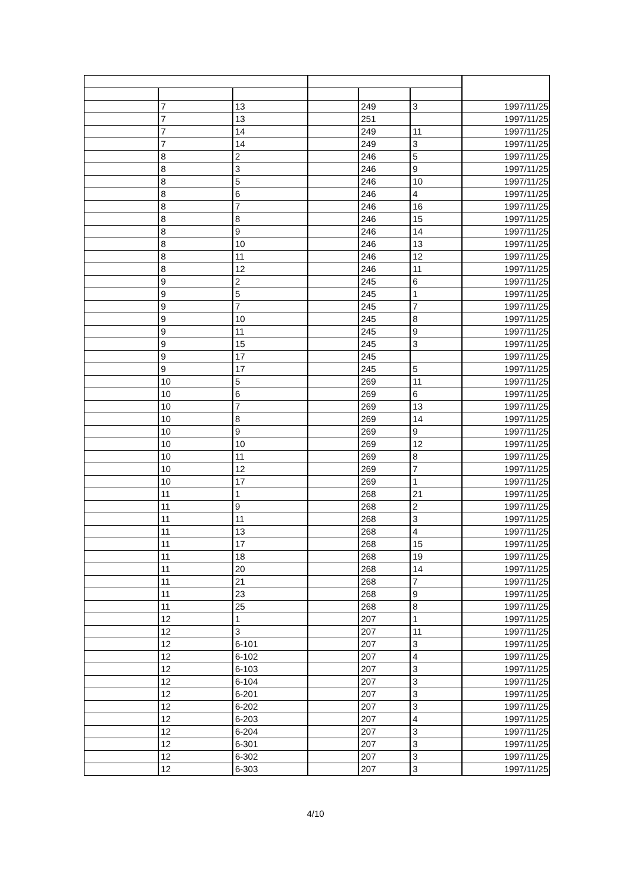| | 7 | 13 | | 249 | 3 | 1997/11/25 |
| | 7 | 13 | | 251 | | 1997/11/25 |
| | 7 | 14 | | 249 | 11 | 1997/11/25 |
| | 7 | 14 | | 249 | 3 | 1997/11/25 |
| | 8 | 2 | | 246 | 5 | 1997/11/25 |
| | 8 | 3 | | 246 | 9 | 1997/11/25 |
| | 8 | 5 | | 246 | 10 | 1997/11/25 |
| | 8 | 6 | | 246 | 4 | 1997/11/25 |
| | 8 | 7 | | 246 | 16 | 1997/11/25 |
| | 8 | 8 | | 246 | 15 | 1997/11/25 |
| | 8 | 9 | | 246 | 14 | 1997/11/25 |
| | 8 | 10 | | 246 | 13 | 1997/11/25 |
| | 8 | 11 | | 246 | 12 | 1997/11/25 |
| | 8 | 12 | | 246 | 11 | 1997/11/25 |
| | 9 | 2 | | 245 | 6 | 1997/11/25 |
| | 9 | 5 | | 245 | 1 | 1997/11/25 |
| | 9 | 7 | | 245 | 7 | 1997/11/25 |
| | 9 | 10 | | 245 | 8 | 1997/11/25 |
| | 9 | 11 | | 245 | 9 | 1997/11/25 |
| | 9 | 15 | | 245 | 3 | 1997/11/25 |
| | 9 | 17 | | 245 | | 1997/11/25 |
| | 9 | 17 | | 245 | 5 | 1997/11/25 |
| | 10 | 5 | | 269 | 11 | 1997/11/25 |
| | 10 | 6 | | 269 | 6 | 1997/11/25 |
| | 10 | 7 | | 269 | 13 | 1997/11/25 |
| | 10 | 8 | | 269 | 14 | 1997/11/25 |
| | 10 | 9 | | 269 | 9 | 1997/11/25 |
| | 10 | 10 | | 269 | 12 | 1997/11/25 |
| | 10 | 11 | | 269 | 8 | 1997/11/25 |
| | 10 | 12 | | 269 | 7 | 1997/11/25 |
| | 10 | 17 | | 269 | 1 | 1997/11/25 |
| | 11 | 1 | | 268 | 21 | 1997/11/25 |
| | 11 | 9 | | 268 | 2 | 1997/11/25 |
| | 11 | 11 | | 268 | 3 | 1997/11/25 |
| | 11 | 13 | | 268 | 4 | 1997/11/25 |
| | 11 | 17 | | 268 | 15 | 1997/11/25 |
| | 11 | 18 | | 268 | 19 | 1997/11/25 |
| | 11 | 20 | | 268 | 14 | 1997/11/25 |
| | 11 | 21 | | 268 | 7 | 1997/11/25 |
| | 11 | 23 | | 268 | 9 | 1997/11/25 |
| | 11 | 25 | | 268 | 8 | 1997/11/25 |
| | 12 | 1 | | 207 | 1 | 1997/11/25 |
| | 12 | 3 | | 207 | 11 | 1997/11/25 |
| | 12 | 6-101 | | 207 | 3 | 1997/11/25 |
| | 12 | 6-102 | | 207 | 4 | 1997/11/25 |
| | 12 | 6-103 | | 207 | 3 | 1997/11/25 |
| | 12 | 6-104 | | 207 | 3 | 1997/11/25 |
| | 12 | 6-201 | | 207 | 3 | 1997/11/25 |
| | 12 | 6-202 | | 207 | 3 | 1997/11/25 |
| | 12 | 6-203 | | 207 | 4 | 1997/11/25 |
| | 12 | 6-204 | | 207 | 3 | 1997/11/25 |
| | 12 | 6-301 | | 207 | 3 | 1997/11/25 |
| | 12 | 6-302 | | 207 | 3 | 1997/11/25 |
| | 12 | 6-303 | | 207 | 3 | 1997/11/25 |
4/10